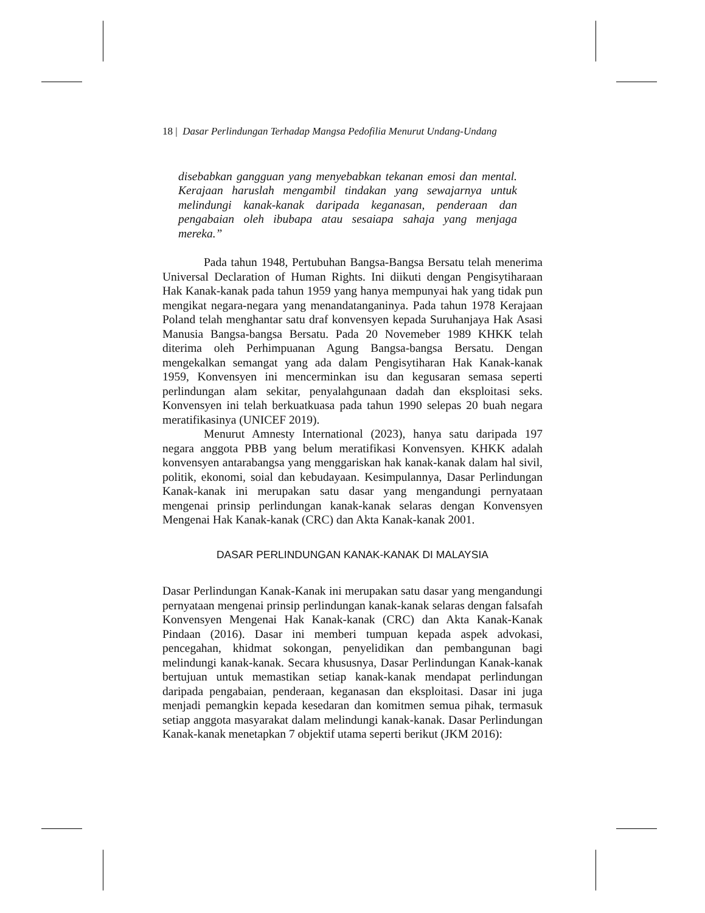18 | Dasar Perlindungan Terhadap Mangsa Pedofilia Menurut Undang-Undang
disebabkan gangguan yang menyebabkan tekanan emosi dan mental. Kerajaan haruslah mengambil tindakan yang sewajarnya untuk melindungi kanak-kanak daripada keganasan, penderaan dan pengabaian oleh ibubapa atau sesaiapa sahaja yang menjaga mereka.”
Pada tahun 1948, Pertubuhan Bangsa-Bangsa Bersatu telah menerima Universal Declaration of Human Rights. Ini diikuti dengan Pengisytiharaan Hak Kanak-kanak pada tahun 1959 yang hanya mempunyai hak yang tidak pun mengikat negara-negara yang menandatanganinya. Pada tahun 1978 Kerajaan Poland telah menghantar satu draf konvensyen kepada Suruhanjaya Hak Asasi Manusia Bangsa-bangsa Bersatu. Pada 20 Novemeber 1989 KHKK telah diterima oleh Perhimpuanan Agung Bangsa-bangsa Bersatu. Dengan mengekalkan semangat yang ada dalam Pengisytiharan Hak Kanak-kanak 1959, Konvensyen ini mencerminkan isu dan kegusaran semasa seperti perlindungan alam sekitar, penyalahgunaan dadah dan eksploitasi seks. Konvensyen ini telah berkuatkuasa pada tahun 1990 selepas 20 buah negara meratifikasinya (UNICEF 2019).
Menurut Amnesty International (2023), hanya satu daripada 197 negara anggota PBB yang belum meratifikasi Konvensyen. KHKK adalah konvensyen antarabangsa yang menggariskan hak kanak-kanak dalam hal sivil, politik, ekonomi, soial dan kebudayaan. Kesimpulannya, Dasar Perlindungan Kanak-kanak ini merupakan satu dasar yang mengandungi pernyataan mengenai prinsip perlindungan kanak-kanak selaras dengan Konvensyen Mengenai Hak Kanak-kanak (CRC) dan Akta Kanak-kanak 2001.
DASAR PERLINDUNGAN KANAK-KANAK DI MALAYSIA
Dasar Perlindungan Kanak-Kanak ini merupakan satu dasar yang mengandungi pernyataan mengenai prinsip perlindungan kanak-kanak selaras dengan falsafah Konvensyen Mengenai Hak Kanak-kanak (CRC) dan Akta Kanak-Kanak Pindaan (2016). Dasar ini memberi tumpuan kepada aspek advokasi, pencegahan, khidmat sokongan, penyelidikan dan pembangunan bagi melindungi kanak-kanak. Secara khususnya, Dasar Perlindungan Kanak-kanak bertujuan untuk memastikan setiap kanak-kanak mendapat perlindungan daripada pengabaian, penderaan, keganasan dan eksploitasi. Dasar ini juga menjadi pemangkin kepada kesedaran dan komitmen semua pihak, termasuk setiap anggota masyarakat dalam melindungi kanak-kanak. Dasar Perlindungan Kanak-kanak menetapkan 7 objektif utama seperti berikut (JKM 2016):